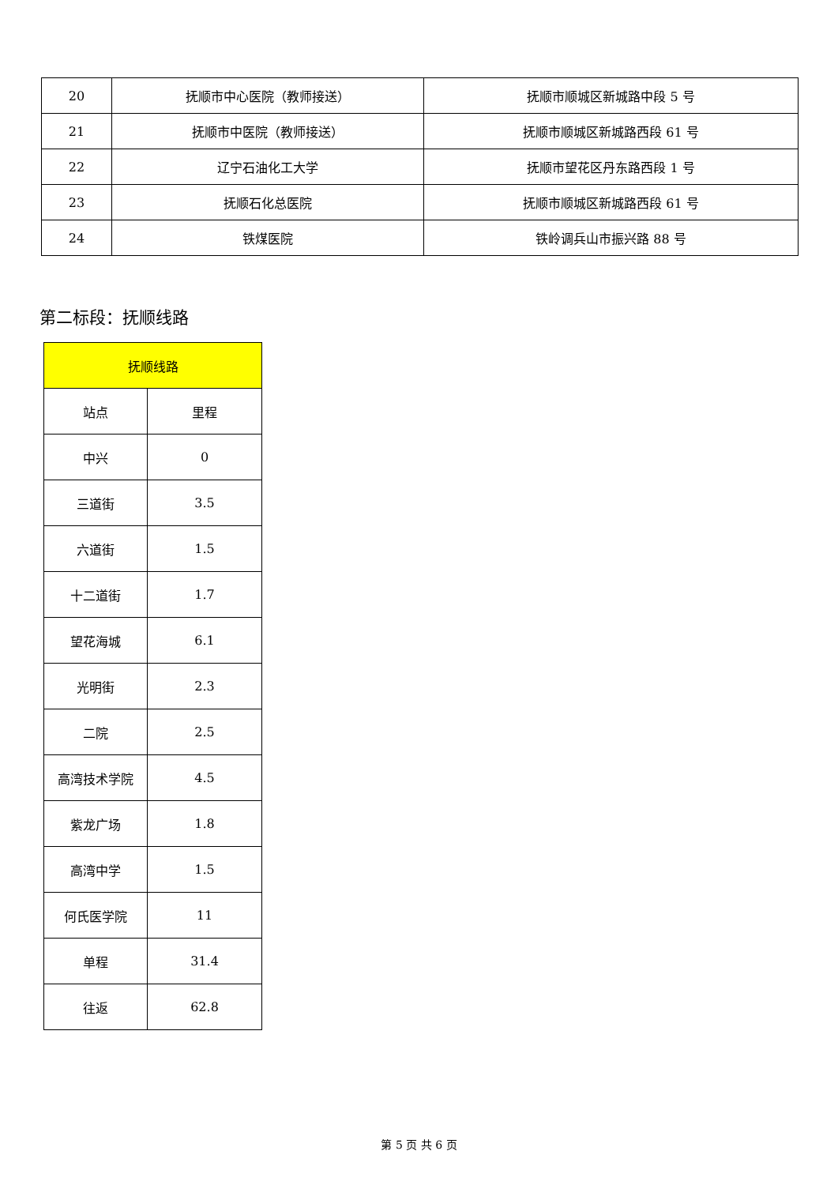| 20 | 抚顺市中心医院（教师接送） | 抚顺市顺城区新城路中段 5 号 |
| 21 | 抚顺市中医院（教师接送） | 抚顺市顺城区新城路西段 61 号 |
| 22 | 辽宁石油化工大学 | 抚顺市望花区丹东路西段 1 号 |
| 23 | 抚顺石化总医院 | 抚顺市顺城区新城路西段 61 号 |
| 24 | 铁煤医院 | 铁岭调兵山市振兴路 88 号 |
第二标段：抚顺线路
| 抚顺线路 | |
| --- | --- |
| 站点 | 里程 |
| 中兴 | 0 |
| 三道街 | 3.5 |
| 六道街 | 1.5 |
| 十二道街 | 1.7 |
| 望花海城 | 6.1 |
| 光明街 | 2.3 |
| 二院 | 2.5 |
| 高湾技术学院 | 4.5 |
| 紫龙广场 | 1.8 |
| 高湾中学 | 1.5 |
| 何氏医学院 | 11 |
| 单程 | 31.4 |
| 往返 | 62.8 |
第 5 页 共 6 页